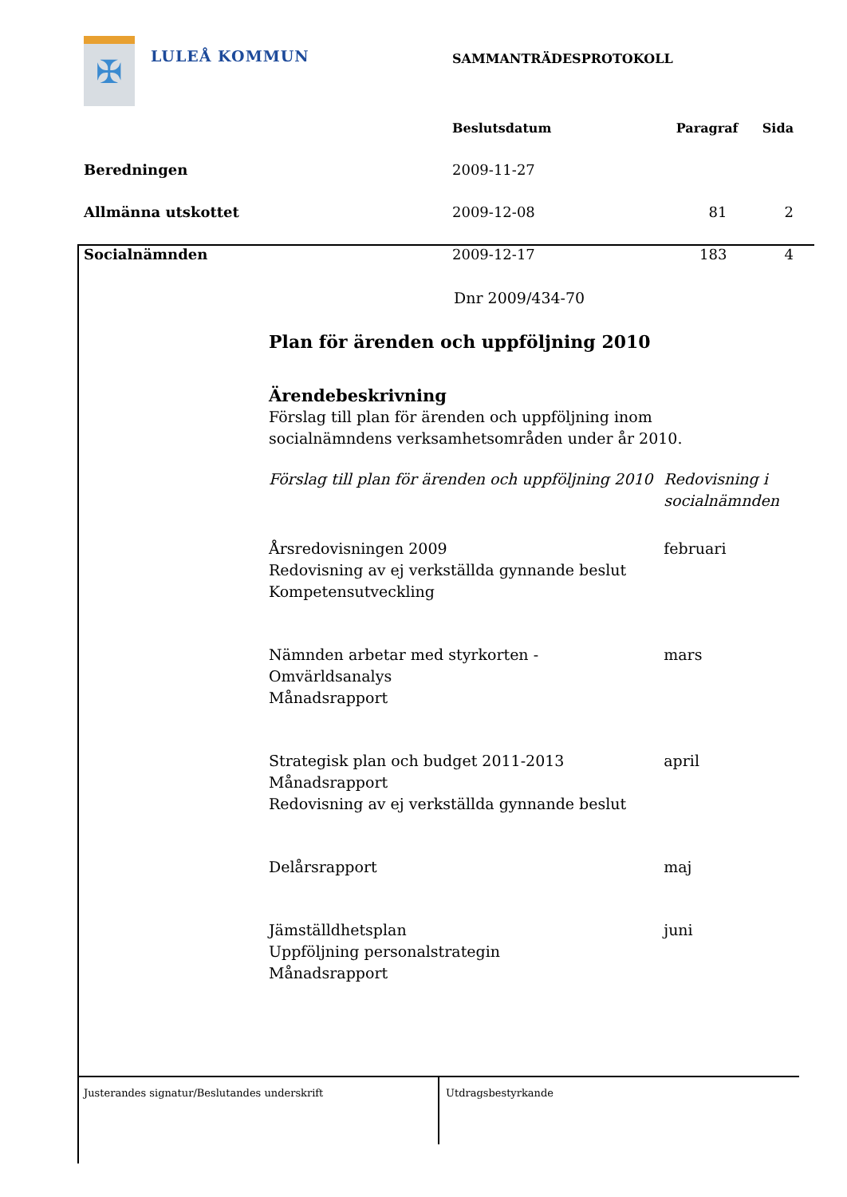✠
LULEÅ KOMMUN
| | SAMMANTRÄDESPROTOKOLL | | |
| | Beslutsdatum | Paragraf | Sida |
| Beredningen | 2009-11-27 | | |
| Allmänna utskottet | 2009-12-08 | 81 | 2 |
| Socialnämnden | 2009-12-17 | 183 | 4 |
Dnr 2009/434-70
Plan för ärenden och uppföljning 2010
Ärendebeskrivning
Förslag till plan för ärenden och uppföljning inom socialnämndens verksamhetsområden under år 2010.
| Förslag till plan för ärenden och uppföljning 2010 | Redovisning i socialnämnden |
| Årsredovisningen 2009 Redovisning av ej verkställda gynnande beslut Kompetensutveckling | februari |
| Nämnden arbetar med styrkorten - Omvärldsanalys Månadsrapport | mars |
| Strategisk plan och budget 2011-2013 Månadsrapport Redovisning av ej verkställda gynnande beslut | april |
| Delårsrapport | maj |
| Jämställdhetsplan Uppföljning personalstrategin Månadsrapport | juni |
Justerandes signatur/Beslutandes underskrift Utdragsbestyrkande